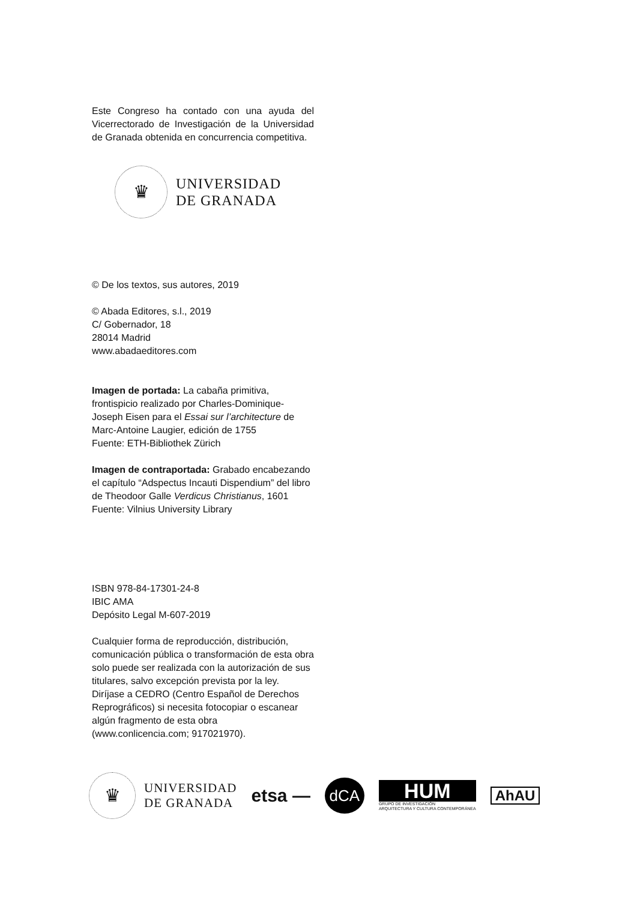Este Congreso ha contado con una ayuda del Vicerrectorado de Investigación de la Universidad de Granada obtenida en concurrencia competitiva.
♛
UNIVERSIDAD
DE GRANADA
© De los textos, sus autores, 2019
© Abada Editores, s.l., 2019
C/ Gobernador, 18
28014 Madrid
www.abadaeditores.com
Imagen de portada: La cabaña primitiva, frontispicio realizado por Charles-Dominique-Joseph Eisen para el Essai sur l’architecture de Marc-Antoine Laugier, edición de 1755
Fuente: ETH-Bibliothek Zürich
Imagen de contraportada: Grabado encabezando el capítulo “Adspectus Incauti Dispendium” del libro de Theodoor Galle Verdicus Christianus, 1601
Fuente: Vilnius University Library
ISBN 978-84-17301-24-8
IBIC AMA
Depósito Legal M-607-2019
Cualquier forma de reproducción, distribución, comunicación pública o transformación de esta obra solo puede ser realizada con la autorización de sus titulares, salvo excepción prevista por la ley. Diríjase a CEDRO (Centro Español de Derechos Reprográficos) si necesita fotocopiar o escanear algún fragmento de esta obra (www.conlicencia.com; 917021970).
♛
UNIVERSIDAD
DE GRANADA
etsa —
dCA
HUM
GRUPO DE INVESTIGACIÓN
ARQUITECTURA Y CULTURA CONTEMPORÁNEA
AhAU